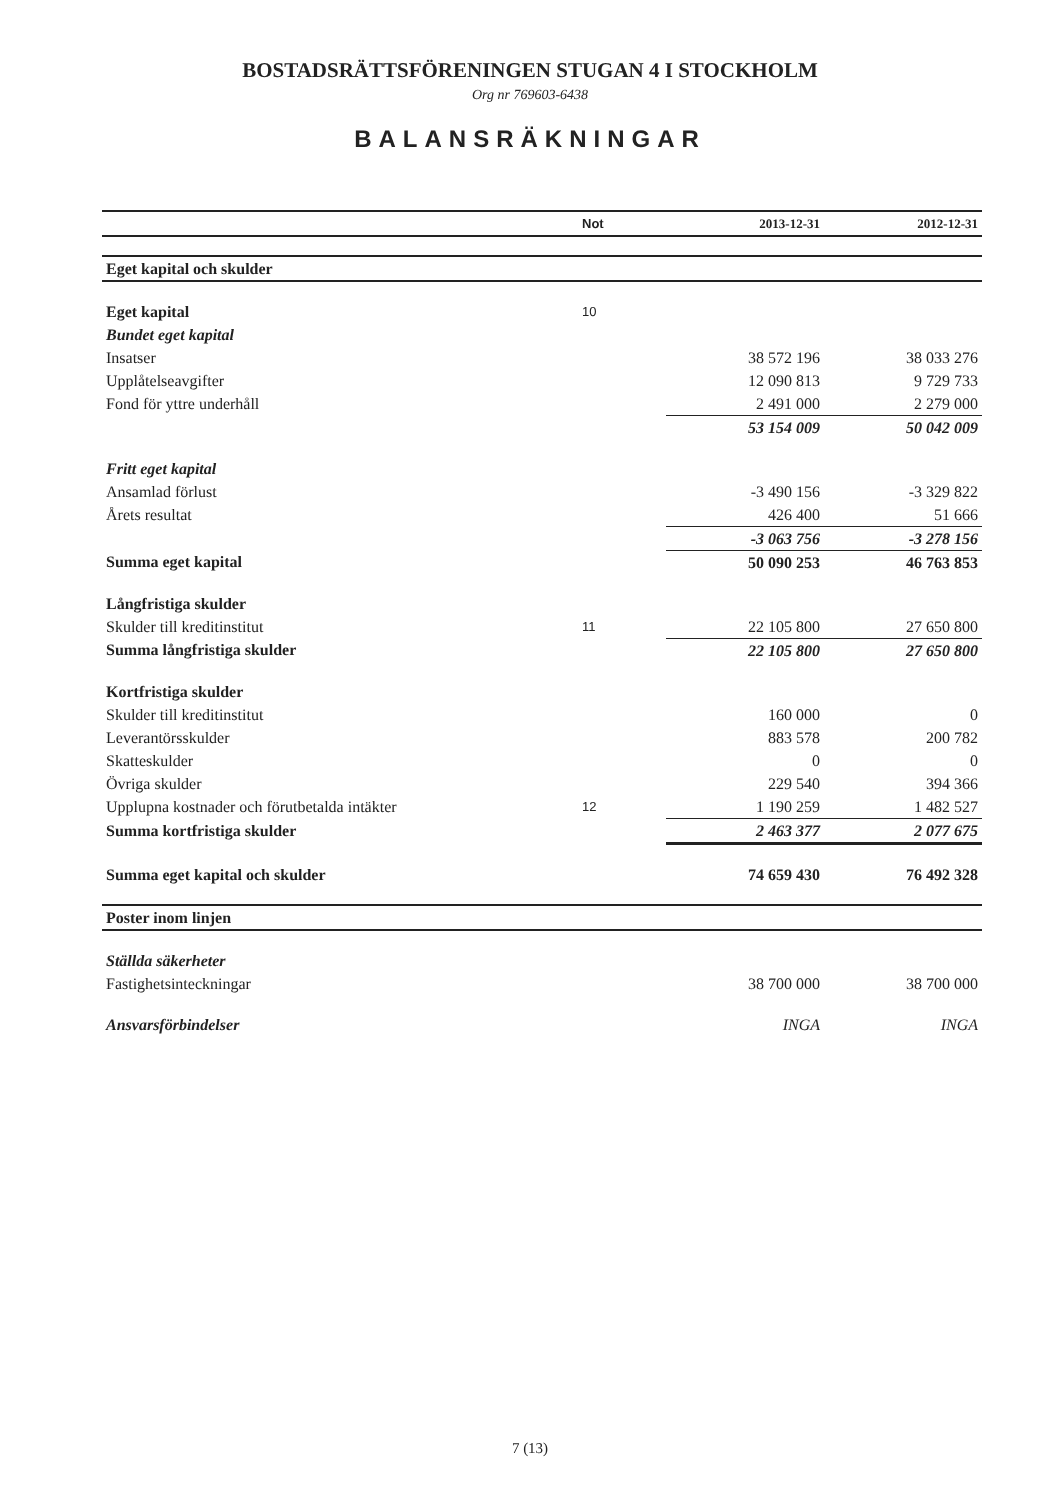BOSTADSRÄTTSFÖRENINGEN STUGAN 4 I STOCKHOLM
Org nr 769603-6438
BALANSRÄKNINGAR
| | Not | 2013-12-31 | 2012-12-31 |
| --- | --- | --- | --- |
| Eget kapital och skulder | | | |
| Eget kapital | 10 | | |
| Bundet eget kapital | | | |
| Insatser | | 38 572 196 | 38 033 276 |
| Upplåtelseavgifter | | 12 090 813 | 9 729 733 |
| Fond för yttre underhåll | | 2 491 000 | 2 279 000 |
| | | 53 154 009 | 50 042 009 |
| Fritt eget kapital | | | |
| Ansamlad förlust | | -3 490 156 | -3 329 822 |
| Årets resultat | | 426 400 | 51 666 |
| | | -3 063 756 | -3 278 156 |
| Summa eget kapital | | 50 090 253 | 46 763 853 |
| Långfristiga skulder | | | |
| Skulder till kreditinstitut | 11 | 22 105 800 | 27 650 800 |
| Summa långfristiga skulder | | 22 105 800 | 27 650 800 |
| Kortfristiga skulder | | | |
| Skulder till kreditinstitut | | 160 000 | 0 |
| Leverantörsskulder | | 883 578 | 200 782 |
| Skatteskulder | | 0 | 0 |
| Övriga skulder | | 229 540 | 394 366 |
| Upplupna kostnader och förutbetalda intäkter | 12 | 1 190 259 | 1 482 527 |
| Summa kortfristiga skulder | | 2 463 377 | 2 077 675 |
| Summa eget kapital och skulder | | 74 659 430 | 76 492 328 |
| Poster inom linjen | | | |
| Ställda säkerheter | | | |
| Fastighetsinteckningar | | 38 700 000 | 38 700 000 |
| Ansvarsförbindelser | | INGA | INGA |
7 (13)